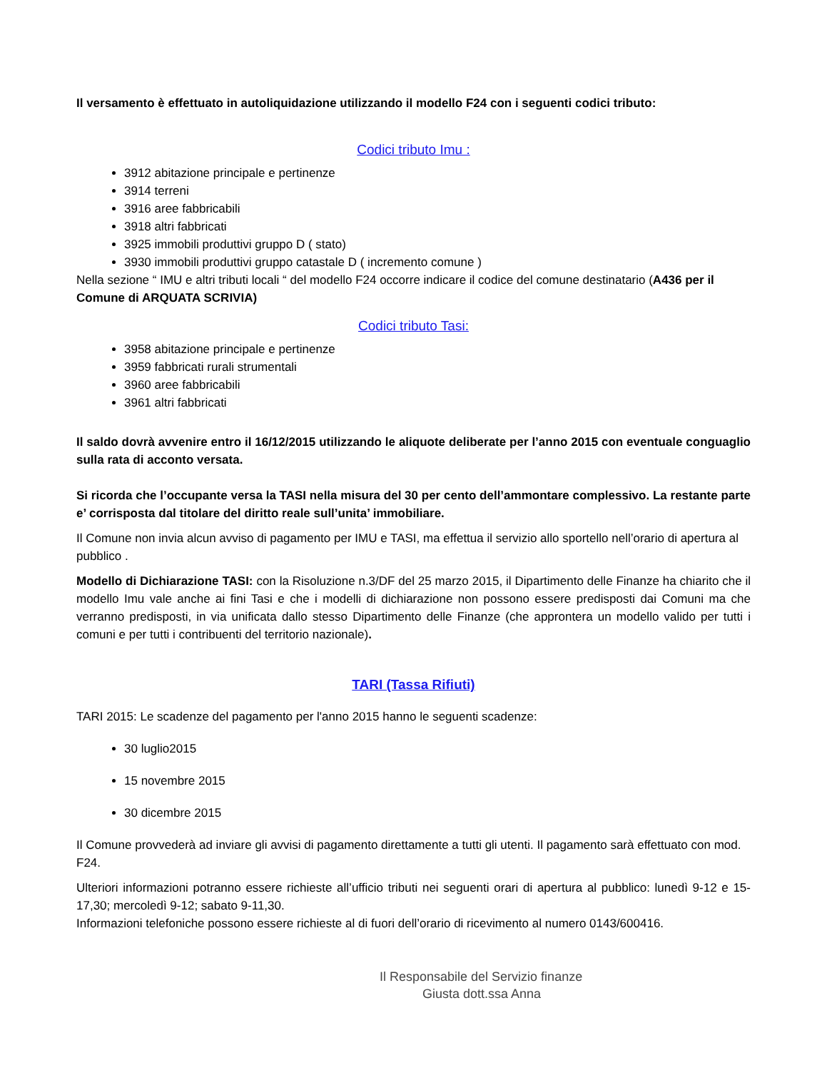Il versamento è effettuato in autoliquidazione utilizzando il modello F24 con i seguenti codici tributo:
Codici tributo Imu :
3912 abitazione principale e pertinenze
3914 terreni
3916 aree fabbricabili
3918 altri fabbricati
3925 immobili produttivi gruppo D ( stato)
3930 immobili produttivi gruppo catastale D ( incremento comune )
Nella sezione “ IMU e altri tributi locali “ del modello F24 occorre indicare il codice del comune destinatario (A436 per il Comune di ARQUATA SCRIVIA)
Codici tributo Tasi:
3958 abitazione principale e pertinenze
3959 fabbricati rurali strumentali
3960 aree fabbricabili
3961 altri fabbricati
Il saldo dovrà avvenire entro il 16/12/2015 utilizzando le aliquote deliberate per l’anno 2015 con eventuale conguaglio sulla rata di acconto versata.
Si ricorda che l’occupante versa la TASI nella misura del 30 per cento dell’ammontare complessivo. La restante parte e’ corrisposta dal titolare del diritto reale sull’unita’ immobiliare.
Il Comune non invia alcun avviso di pagamento per IMU e TASI, ma effettua il servizio allo sportello nell’orario di apertura al pubblico .
Modello di Dichiarazione TASI: con la Risoluzione n.3/DF del 25 marzo 2015, il Dipartimento delle Finanze ha chiarito che il modello Imu vale anche ai fini Tasi e che i modelli di dichiarazione non possono essere predisposti dai Comuni ma che verranno predisposti, in via unificata dallo stesso Dipartimento delle Finanze (che approntera un modello valido per tutti i comuni e per tutti i contribuenti del territorio nazionale).
TARI (Tassa Rifiuti)
TARI 2015: Le scadenze del pagamento per l'anno 2015 hanno le seguenti scadenze:
30 luglio2015
15 novembre 2015
30 dicembre 2015
Il Comune provvederà ad inviare gli avvisi di pagamento direttamente a tutti gli utenti. Il pagamento sarà effettuato con mod. F24.
Ulteriori informazioni potranno essere richieste all’ufficio tributi nei seguenti orari di apertura al pubblico: lunedì 9-12 e 15-17,30; mercoledì 9-12; sabato 9-11,30.
Informazioni telefoniche possono essere richieste al di fuori dell’orario di ricevimento al numero 0143/600416.
Il Responsabile del Servizio finanze
Giusta dott.ssa Anna